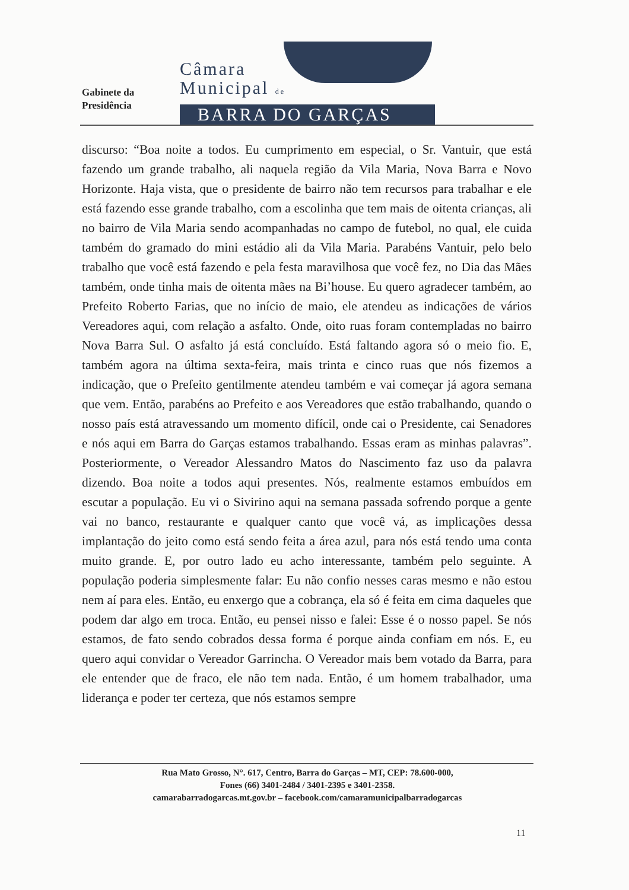Gabinete da
Presidência
Câmara
Municipal de
BARRA DO GARÇAS
discurso: “Boa noite a todos. Eu cumprimento em especial, o Sr. Vantuir, que está fazendo um grande trabalho, ali naquela região da Vila Maria, Nova Barra e Novo Horizonte. Haja vista, que o presidente de bairro não tem recursos para trabalhar e ele está fazendo esse grande trabalho, com a escolinha que tem mais de oitenta crianças, ali no bairro de Vila Maria sendo acompanhadas no campo de futebol, no qual, ele cuida também do gramado do mini estádio ali da Vila Maria. Parabéns Vantuir, pelo belo trabalho que você está fazendo e pela festa maravilhosa que você fez, no Dia das Mães também, onde tinha mais de oitenta mães na Bi’house. Eu quero agradecer também, ao Prefeito Roberto Farias, que no início de maio, ele atendeu as indicações de vários Vereadores aqui, com relação a asfalto. Onde, oito ruas foram contempladas no bairro Nova Barra Sul. O asfalto já está concluído. Está faltando agora só o meio fio. E, também agora na última sexta-feira, mais trinta e cinco ruas que nós fizemos a indicação, que o Prefeito gentilmente atendeu também e vai começar já agora semana que vem. Então, parabéns ao Prefeito e aos Vereadores que estão trabalhando, quando o nosso país está atravessando um momento difícil, onde cai o Presidente, cai Senadores e nós aqui em Barra do Garças estamos trabalhando. Essas eram as minhas palavras”. Posteriormente, o Vereador Alessandro Matos do Nascimento faz uso da palavra dizendo. Boa noite a todos aqui presentes. Nós, realmente estamos embuídos em escutar a população. Eu vi o Sivirino aqui na semana passada sofrendo porque a gente vai no banco, restaurante e qualquer canto que você vá, as implicações dessa implantação do jeito como está sendo feita a área azul, para nós está tendo uma conta muito grande. E, por outro lado eu acho interessante, também pelo seguinte. A população poderia simplesmente falar: Eu não confio nesses caras mesmo e não estou nem aí para eles. Então, eu enxergo que a cobrança, ela só é feita em cima daqueles que podem dar algo em troca. Então, eu pensei nisso e falei: Esse é o nosso papel. Se nós estamos, de fato sendo cobrados dessa forma é porque ainda confiam em nós. E, eu quero aqui convidar o Vereador Garrincha. O Vereador mais bem votado da Barra, para ele entender que de fraco, ele não tem nada. Então, é um homem trabalhador, uma liderança e poder ter certeza, que nós estamos sempre
Rua Mato Grosso, N°. 617, Centro, Barra do Garças – MT, CEP: 78.600-000,
Fones (66) 3401-2484 / 3401-2395 e 3401-2358.
camarabarradogarcas.mt.gov.br – facebook.com/camaramunicipalbarradogarcas
11